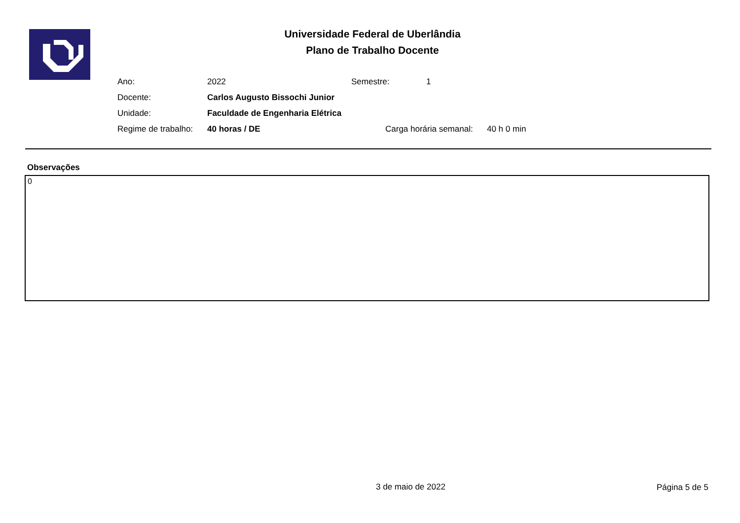Universidade Federal de Uberlândia
Plano de Trabalho Docente
| Ano: | 2022 | Semestre: | 1 |
| Docente: | Carlos Augusto Bissochi Junior | | |
| Unidade: | Faculdade de Engenharia Elétrica | | |
| Regime de trabalho: | 40 horas / DE | Carga horária semanal: 40 h 0 min | |
Observações
0
3 de maio de 2022 Página 5 de 5